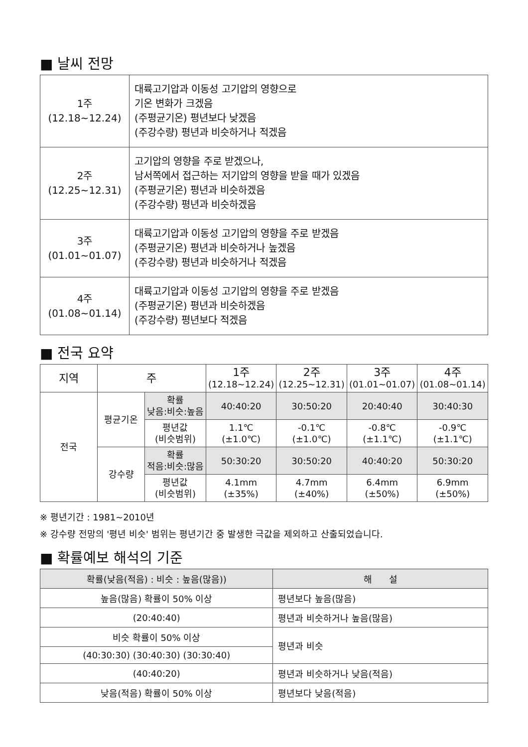■ 날씨 전망
| 1주 (12.18~12.24) | 대륙고기압과 이동성 고기압의 영향으로 기온 변화가 크겠음 (주평균기온) 평년보다 낮겠음 (주강수량) 평년과 비슷하거나 적겠음 |
| 2주 (12.25~12.31) | 고기압의 영향을 주로 받겠으나, 남서쪽에서 접근하는 저기압의 영향을 받을 때가 있겠음 (주평균기온) 평년과 비슷하겠음 (주강수량) 평년과 비슷하겠음 |
| 3주 (01.01~01.07) | 대륙고기압과 이동성 고기압의 영향을 주로 받겠음 (주평균기온) 평년과 비슷하거나 높겠음 (주강수량) 평년과 비슷하거나 적겠음 |
| 4주 (01.08~01.14) | 대륙고기압과 이동성 고기압의 영향을 주로 받겠음 (주평균기온) 평년과 비슷하겠음 (주강수량) 평년보다 적겠음 |
■ 전국 요약
| 지역 | 주 | | 1주 (12.18~12.24) | 2주 (12.25~12.31) | 3주 (01.01~01.07) | 4주 (01.08~01.14) |
| --- | --- | --- | --- | --- | --- | --- |
| 전국 | 평균기온 | 확률 낮음:비슷:높음 | 40:40:20 | 30:50:20 | 20:40:40 | 30:40:30 |
| | | 평년값 (비슷범위) | 1.1℃ (±1.0℃) | -0.1℃ (±1.0℃) | -0.8℃ (±1.1℃) | -0.9℃ (±1.1℃) |
| | 강수량 | 확률 적음:비슷:많음 | 50:30:20 | 30:50:20 | 40:40:20 | 50:30:20 |
| | | 평년값 (비슷범위) | 4.1mm (±35%) | 4.7mm (±40%) | 6.4mm (±50%) | 6.9mm (±50%) |
※ 평년기간 : 1981~2010년
※ 강수량 전망의 '평년 비슷' 범위는 평년기간 중 발생한 극값을 제외하고 산출되었습니다.
■ 확률예보 해석의 기준
| 확률(낮음(적음) : 비슷 : 높음(많음)) | 해 설 |
| --- | --- |
| 높음(많음) 확률이 50% 이상 | 평년보다 높음(많음) |
| (20:40:40) | 평년과 비슷하거나 높음(많음) |
| 비슷 확률이 50% 이상 | 평년과 비슷 |
| (40:30:30) (30:40:30) (30:30:40) | |
| (40:40:20) | 평년과 비슷하거나 낮음(적음) |
| 낮음(적음) 확률이 50% 이상 | 평년보다 낮음(적음) |